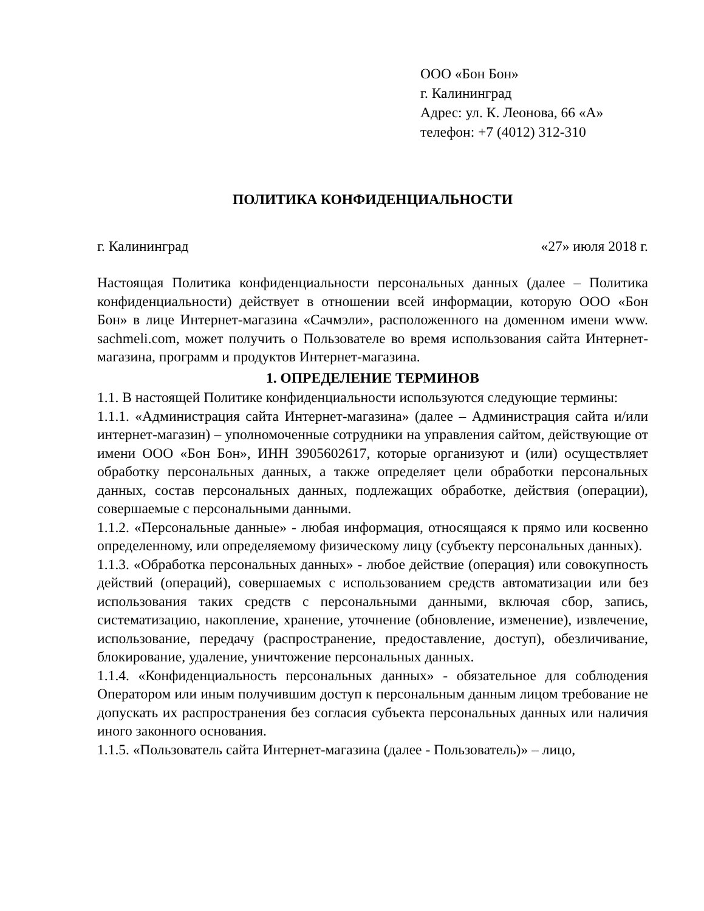ООО «Бон Бон»
г. Калининград
Адрес: ул. К. Леонова, 66 «А»
телефон: +7 (4012) 312-310
ПОЛИТИКА КОНФИДЕНЦИАЛЬНОСТИ
г. Калининград «27» июля 2018 г.
Настоящая Политика конфиденциальности персональных данных (далее – Политика конфиденциальности) действует в отношении всей информации, которую ООО «Бон Бон» в лице Интернет-магазина «Сачмэли», расположенного на доменном имени www. sachmeli.com, может получить о Пользователе во время использования сайта Интернет-магазина, программ и продуктов Интернет-магазина.
1. ОПРЕДЕЛЕНИЕ ТЕРМИНОВ
1.1. В настоящей Политике конфиденциальности используются следующие термины:
1.1.1. «Администрация сайта Интернет-магазина» (далее – Администрация сайта и/или интернет-магазин) – уполномоченные сотрудники на управления сайтом, действующие от имени ООО «Бон Бон», ИНН 3905602617, которые организуют и (или) осуществляет обработку персональных данных, а также определяет цели обработки персональных данных, состав персональных данных, подлежащих обработке, действия (операции), совершаемые с персональными данными.
1.1.2. «Персональные данные» - любая информация, относящаяся к прямо или косвенно определенному, или определяемому физическому лицу (субъекту персональных данных).
1.1.3. «Обработка персональных данных» - любое действие (операция) или совокупность действий (операций), совершаемых с использованием средств автоматизации или без использования таких средств с персональными данными, включая сбор, запись, систематизацию, накопление, хранение, уточнение (обновление, изменение), извлечение, использование, передачу (распространение, предоставление, доступ), обезличивание, блокирование, удаление, уничтожение персональных данных.
1.1.4. «Конфиденциальность персональных данных» - обязательное для соблюдения Оператором или иным получившим доступ к персональным данным лицом требование не допускать их распространения без согласия субъекта персональных данных или наличия иного законного основания.
1.1.5. «Пользователь сайта Интернет-магазина (далее - Пользователь)» – лицо,